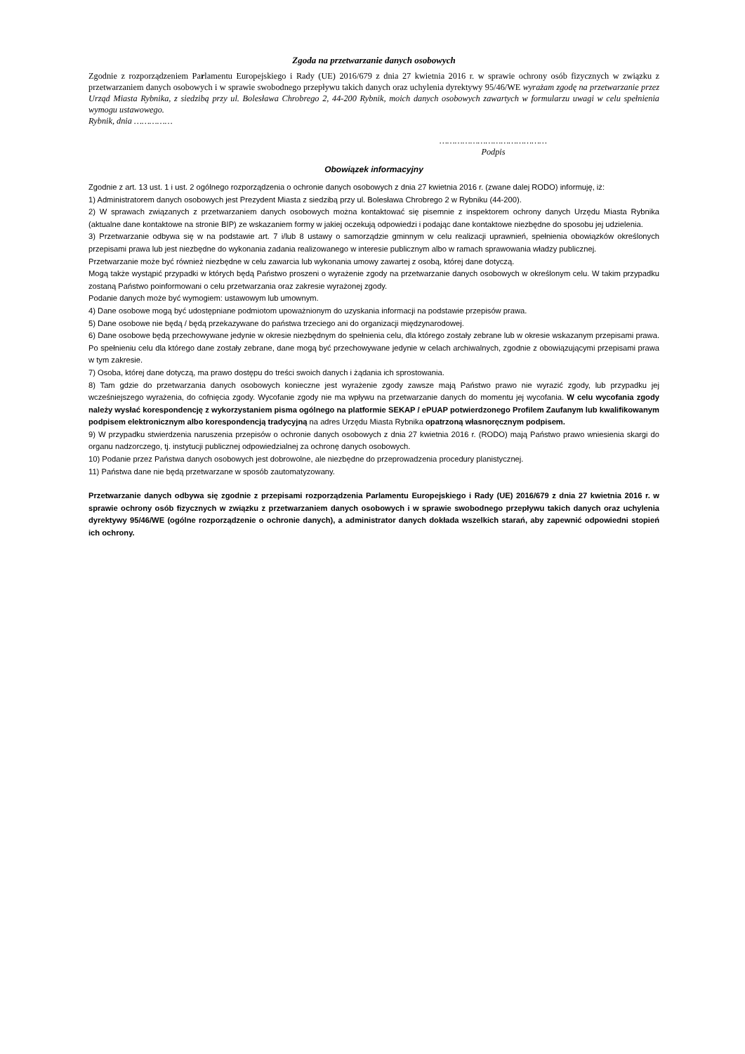Zgoda na przetwarzanie danych osobowych
Zgodnie z rozporządzeniem Parlamentu Europejskiego i Rady (UE) 2016/679 z dnia 27 kwietnia 2016 r. w sprawie ochrony osób fizycznych w związku z przetwarzaniem danych osobowych i w sprawie swobodnego przepływu takich danych oraz uchylenia dyrektywy 95/46/WE wyrażam zgodę na przetwarzanie przez Urząd Miasta Rybnika, z siedzibą przy ul. Bolesława Chrobrego 2, 44-200 Rybnik, moich danych osobowych zawartych w formularzu uwagi w celu spełnienia wymogu ustawowego.
Rybnik, dnia ……………
……………………………………
Podpis
Obowiązek informacyjny
Zgodnie z art. 13 ust. 1 i ust. 2 ogólnego rozporządzenia o ochronie danych osobowych z dnia 27 kwietnia 2016 r. (zwane dalej RODO) informuję, iż:
1) Administratorem danych osobowych jest Prezydent Miasta z siedzibą przy ul. Bolesława Chrobrego 2 w Rybniku (44-200).
2) W sprawach związanych z przetwarzaniem danych osobowych można kontaktować się pisemnie z inspektorem ochrony danych Urzędu Miasta Rybnika (aktualne dane kontaktowe na stronie BIP) ze wskazaniem formy w jakiej oczekują odpowiedzi i podając dane kontaktowe niezbędne do sposobu jej udzielenia.
3) Przetwarzanie odbywa się w na podstawie art. 7 i/lub 8 ustawy o samorządzie gminnym w celu realizacji uprawnień, spełnienia obowiązków określonych przepisami prawa lub jest niezbędne do wykonania zadania realizowanego w interesie publicznym albo w ramach sprawowania władzy publicznej.
Przetwarzanie może być również niezbędne w celu zawarcia lub wykonania umowy zawartej z osobą, której dane dotyczą.
Mogą także wystąpić przypadki w których będą Państwo proszeni o wyrażenie zgody na przetwarzanie danych osobowych w określonym celu. W takim przypadku zostaną Państwo poinformowani o celu przetwarzania oraz zakresie wyrażonej zgody.
Podanie danych może być wymogiem: ustawowym lub umownym.
4) Dane osobowe mogą być udostępniane podmiotom upoważnionym do uzyskania informacji na podstawie przepisów prawa.
5) Dane osobowe nie będą / będą przekazywane do państwa trzeciego ani do organizacji międzynarodowej.
6) Dane osobowe będą przechowywane jedynie w okresie niezbędnym do spełnienia celu, dla którego zostały zebrane lub w okresie wskazanym przepisami prawa. Po spełnieniu celu dla którego dane zostały zebrane, dane mogą być przechowywane jedynie w celach archiwalnych, zgodnie z obowiązującymi przepisami prawa w tym zakresie.
7) Osoba, której dane dotyczą, ma prawo dostępu do treści swoich danych i żądania ich sprostowania.
8) Tam gdzie do przetwarzania danych osobowych konieczne jest wyrażenie zgody zawsze mają Państwo prawo nie wyrazić zgody, lub przypadku jej wcześniejszego wyrażenia, do cofnięcia zgody. Wycofanie zgody nie ma wpływu na przetwarzanie danych do momentu jej wycofania. W celu wycofania zgody należy wysłać korespondencję z wykorzystaniem pisma ogólnego na platformie SEKAP / ePUAP potwierdzonego Profilem Zaufanym lub kwalifikowanym podpisem elektronicznym albo korespondencją tradycyjną na adres Urzędu Miasta Rybnika opatrzoną własnoręcznym podpisem.
9) W przypadku stwierdzenia naruszenia przepisów o ochronie danych osobowych z dnia 27 kwietnia 2016 r. (RODO) mają Państwo prawo wniesienia skargi do organu nadzorczego, tj. instytucji publicznej odpowiedzialnej za ochronę danych osobowych.
10) Podanie przez Państwa danych osobowych jest dobrowolne, ale niezbędne do przeprowadzenia procedury planistycznej.
11) Państwa dane nie będą przetwarzane w sposób zautomatyzowany.
Przetwarzanie danych odbywa się zgodnie z przepisami rozporządzenia Parlamentu Europejskiego i Rady (UE) 2016/679 z dnia 27 kwietnia 2016 r. w sprawie ochrony osób fizycznych w związku z przetwarzaniem danych osobowych i w sprawie swobodnego przepływu takich danych oraz uchylenia dyrektywy 95/46/WE (ogólne rozporządzenie o ochronie danych), a administrator danych dokłada wszelkich starań, aby zapewnić odpowiedni stopień ich ochrony.